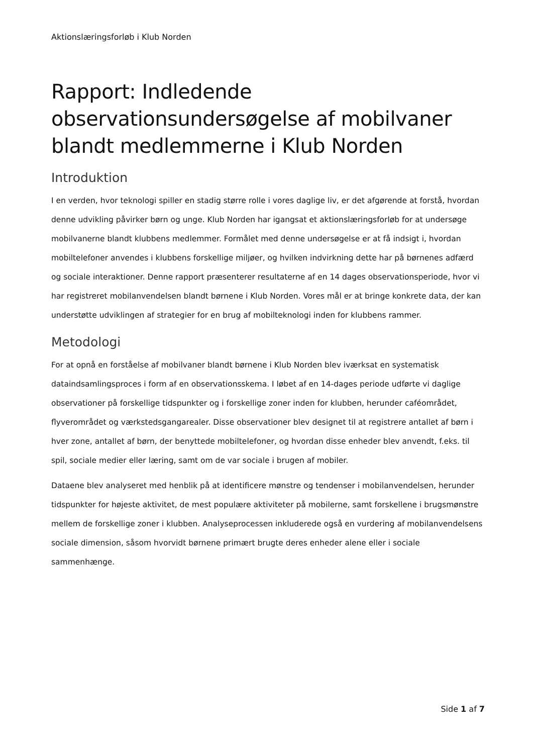Aktionslæringsforløb i Klub Norden
Rapport: Indledende observationsundersøgelse af mobilvaner blandt medlemmerne i Klub Norden
Introduktion
I en verden, hvor teknologi spiller en stadig større rolle i vores daglige liv, er det afgørende at forstå, hvordan denne udvikling påvirker børn og unge. Klub Norden har igangsat et aktionslæringsforløb for at undersøge mobilvanerne blandt klubbens medlemmer. Formålet med denne undersøgelse er at få indsigt i, hvordan mobiltelefoner anvendes i klubbens forskellige miljøer, og hvilken indvirkning dette har på børnenes adfærd og sociale interaktioner. Denne rapport præsenterer resultaterne af en 14 dages observationsperiode, hvor vi har registreret mobilanvendelsen blandt børnene i Klub Norden. Vores mål er at bringe konkrete data, der kan understøtte udviklingen af strategier for en brug af mobilteknologi inden for klubbens rammer.
Metodologi
For at opnå en forståelse af mobilvaner blandt børnene i Klub Norden blev iværksat en systematisk dataindsamlingsproces i form af en observationsskema. I løbet af en 14-dages periode udførte vi daglige observationer på forskellige tidspunkter og i forskellige zoner inden for klubben, herunder caféområdet, flyverområdet og værkstedsgangarealer. Disse observationer blev designet til at registrere antallet af børn i hver zone, antallet af børn, der benyttede mobiltelefoner, og hvordan disse enheder blev anvendt, f.eks. til spil, sociale medier eller læring, samt om de var sociale i brugen af mobiler.
Dataene blev analyseret med henblik på at identificere mønstre og tendenser i mobilanvendelsen, herunder tidspunkter for højeste aktivitet, de mest populære aktiviteter på mobilerne, samt forskellene i brugsmønstre mellem de forskellige zoner i klubben. Analyseprocessen inkluderede også en vurdering af mobilanvendelsens sociale dimension, såsom hvorvidt børnene primært brugte deres enheder alene eller i sociale sammenhænge.
Side 1 af 7